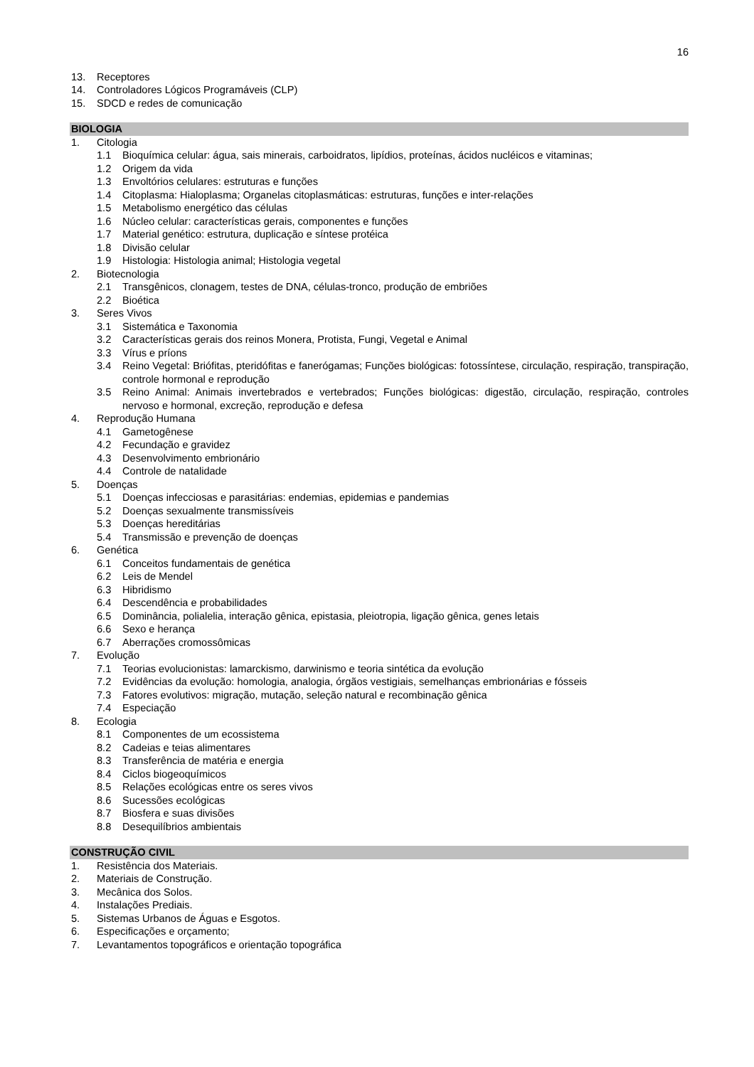16
13. Receptores
14. Controladores Lógicos Programáveis (CLP)
15. SDCD e redes de comunicação
BIOLOGIA
1. Citologia
1.1 Bioquímica celular: água, sais minerais, carboidratos, lipídios, proteínas, ácidos nucléicos e vitaminas;
1.2 Origem da vida
1.3 Envoltórios celulares: estruturas e funções
1.4 Citoplasma: Hialoplasma; Organelas citoplasmáticas: estruturas, funções e inter-relações
1.5 Metabolismo energético das células
1.6 Núcleo celular: características gerais, componentes e funções
1.7 Material genético: estrutura, duplicação e síntese protéica
1.8 Divisão celular
1.9 Histologia: Histologia animal; Histologia vegetal
2. Biotecnologia
2.1 Transgênicos, clonagem, testes de DNA, células-tronco, produção de embriões
2.2 Bioética
3. Seres Vivos
3.1 Sistemática e Taxonomia
3.2 Características gerais dos reinos Monera, Protista, Fungi, Vegetal e Animal
3.3 Vírus e príons
3.4 Reino Vegetal: Briófitas, pteridófitas e fanerógamas; Funções biológicas: fotossíntese, circulação, respiração, transpiração, controle hormonal e reprodução
3.5 Reino Animal: Animais invertebrados e vertebrados; Funções biológicas: digestão, circulação, respiração, controles nervoso e hormonal, excreção, reprodução e defesa
4. Reprodução Humana
4.1 Gametogênese
4.2 Fecundação e gravidez
4.3 Desenvolvimento embrionário
4.4 Controle de natalidade
5. Doenças
5.1 Doenças infecciosas e parasitárias: endemias, epidemias e pandemias
5.2 Doenças sexualmente transmissíveis
5.3 Doenças hereditárias
5.4 Transmissão e prevenção de doenças
6. Genética
6.1 Conceitos fundamentais de genética
6.2 Leis de Mendel
6.3 Hibridismo
6.4 Descendência e probabilidades
6.5 Dominância, polialelia, interação gênica, epistasia, pleiotropia, ligação gênica, genes letais
6.6 Sexo e herança
6.7 Aberrações cromossômicas
7. Evolução
7.1 Teorias evolucionistas: lamarckismo, darwinismo e teoria sintética da evolução
7.2 Evidências da evolução: homologia, analogia, órgãos vestigiais, semelhanças embrionárias e fósseis
7.3 Fatores evolutivos: migração, mutação, seleção natural e recombinação gênica
7.4 Especiação
8. Ecologia
8.1 Componentes de um ecossistema
8.2 Cadeias e teias alimentares
8.3 Transferência de matéria e energia
8.4 Ciclos biogeoquímicos
8.5 Relações ecológicas entre os seres vivos
8.6 Sucessões ecológicas
8.7 Biosfera e suas divisões
8.8 Desequilíbrios ambientais
CONSTRUÇÃO CIVIL
1. Resistência dos Materiais.
2. Materiais de Construção.
3. Mecânica dos Solos.
4. Instalações Prediais.
5. Sistemas Urbanos de Águas e Esgotos.
6. Especificações e orçamento;
7. Levantamentos topográficos e orientação topográfica